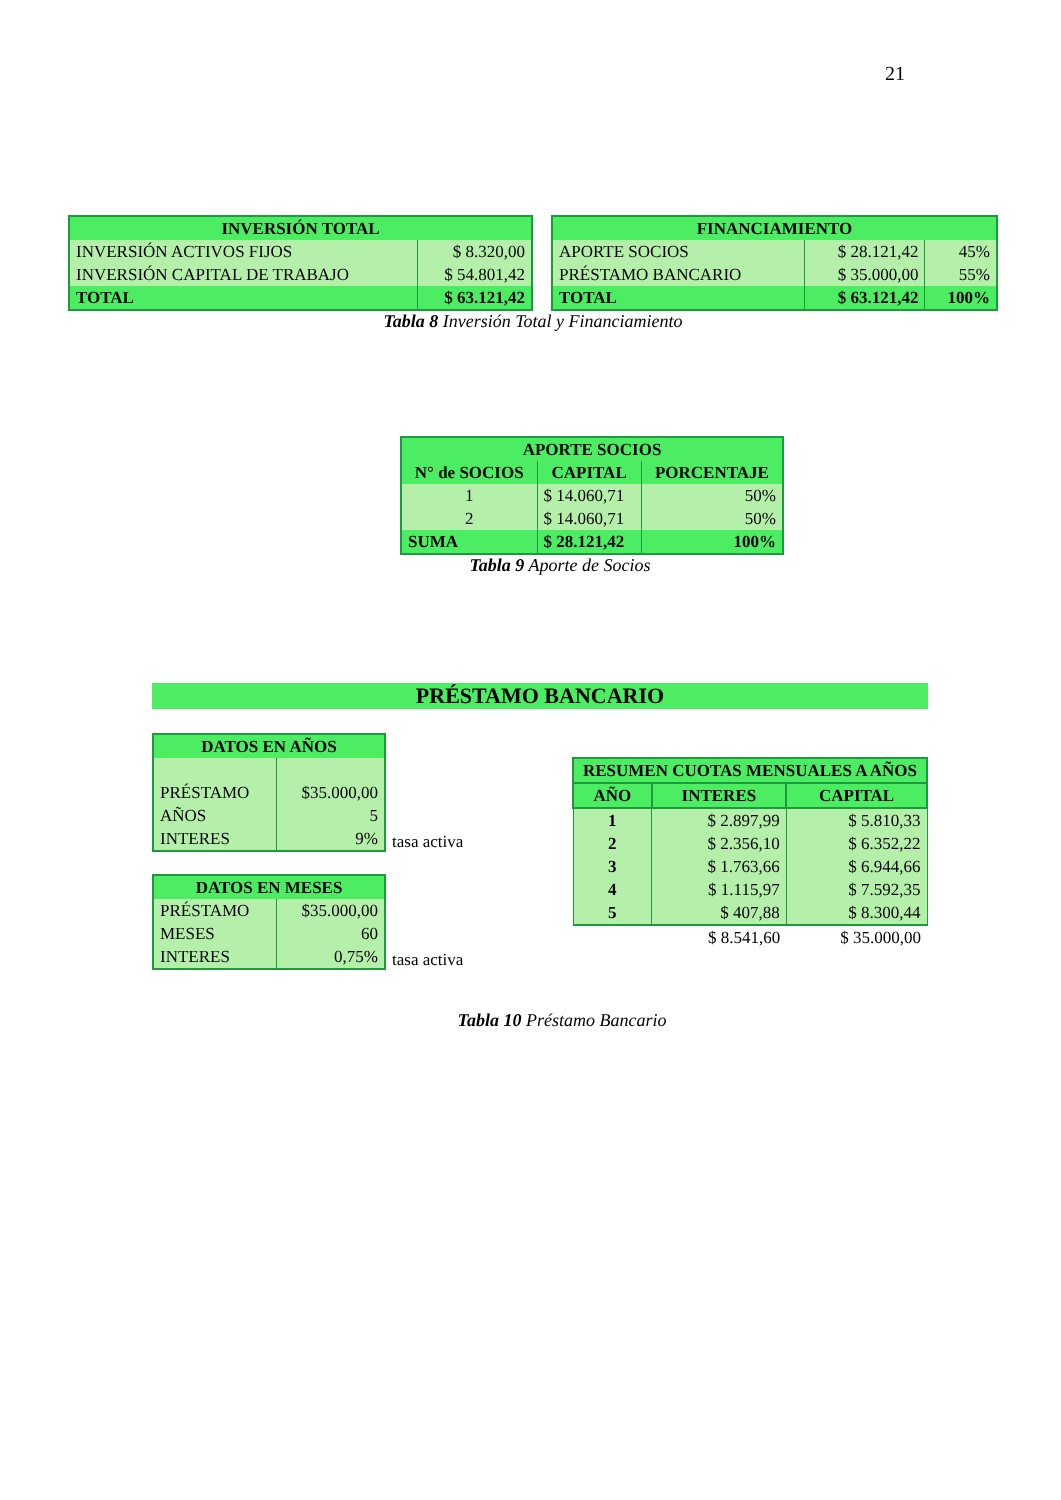21
| INVERSIÓN TOTAL | |
| --- | --- |
| INVERSIÓN ACTIVOS FIJOS | $ 8.320,00 |
| INVERSIÓN CAPITAL DE TRABAJO | $ 54.801,42 |
| TOTAL | $ 63.121,42 |
| FINANCIAMIENTO | | |
| --- | --- | --- |
| APORTE SOCIOS | $ 28.121,42 | 45% |
| PRÉSTAMO BANCARIO | $ 35.000,00 | 55% |
| TOTAL | $ 63.121,42 | 100% |
Tabla 8 Inversión Total y Financiamiento
| APORTE SOCIOS | | |
| --- | --- | --- |
| N° de SOCIOS | CAPITAL | PORCENTAJE |
| 1 | $ 14.060,71 | 50% |
| 2 | $ 14.060,71 | 50% |
| SUMA | $ 28.121,42 | 100% |
Tabla 9 Aporte de Socios
PRÉSTAMO BANCARIO
| / DATOS EN AÑOS / / / --- / --- / / PRÉSTAMO / $35.000,00 / / AÑOS / 5 / / INTERES / 9% / | tasa activa |
| / DATOS EN MESES / / / --- / --- / / PRÉSTAMO / $35.000,00 / / MESES / 60 / / INTERES / 0,75% / | tasa activa |
| RESUMEN CUOTAS MENSUALES A AÑOS | | |
| --- | --- | --- |
| AÑO | INTERES | CAPITAL |
| 1 | $ 2.897,99 | $ 5.810,33 |
| 2 | $ 2.356,10 | $ 6.352,22 |
| 3 | $ 1.763,66 | $ 6.944,66 |
| 4 | $ 1.115,97 | $ 7.592,35 |
| 5 | $ 407,88 | $ 8.300,44 |
| | $ 8.541,60 | $ 35.000,00 |
Tabla 10 Préstamo Bancario